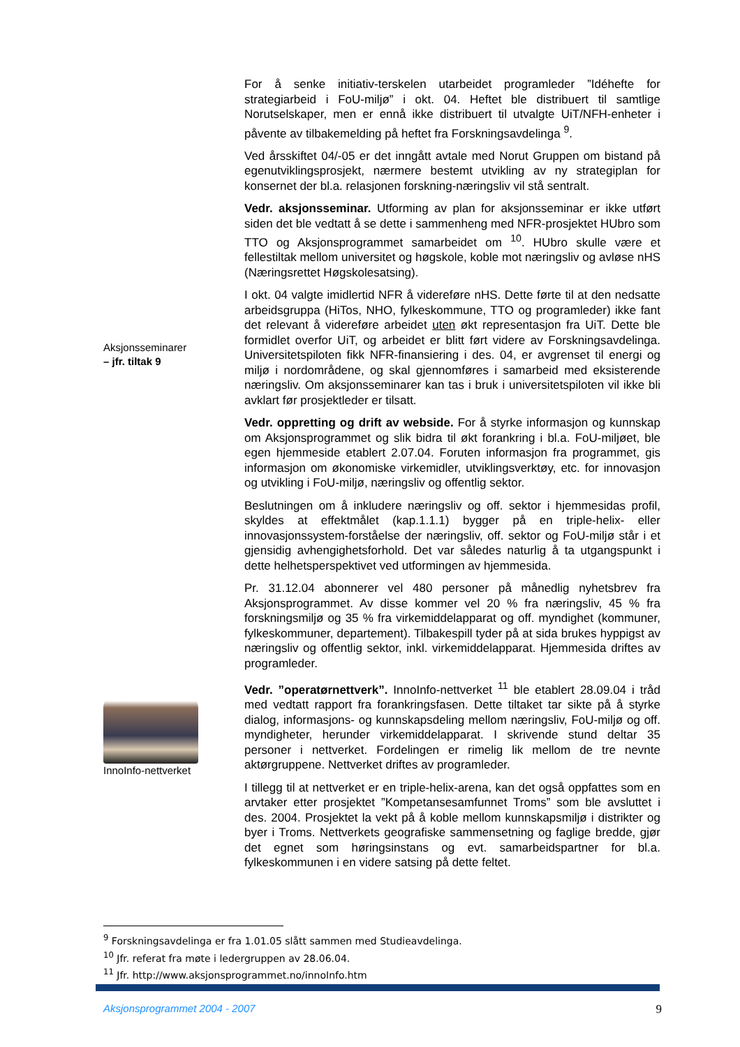Aksjonsseminarer
– jfr. tiltak 9
InnoInfo-nettverket
For å senke initiativ-terskelen utarbeidet programleder ”Idéhefte for strategiarbeid i FoU-miljø” i okt. 04. Heftet ble distribuert til samtlige Norutselskaper, men er ennå ikke distribuert til utvalgte UiT/NFH-enheter i påvente av tilbakemelding på heftet fra Forskningsavdelinga <sup>9</sup>.
Ved årsskiftet 04/-05 er det inngått avtale med Norut Gruppen om bistand på egenutviklingsprosjekt, nærmere bestemt utvikling av ny strategiplan for konsernet der bl.a. relasjonen forskning-næringsliv vil stå sentralt.
Vedr. aksjonsseminar. Utforming av plan for aksjonsseminar er ikke utført siden det ble vedtatt å se dette i sammenheng med NFR-prosjektet HUbro som TTO og Aksjonsprogrammet samarbeidet om <sup>10</sup>. HUbro skulle være et fellestiltak mellom universitet og høgskole, koble mot næringsliv og avløse nHS (Næringsrettet Høgskolesatsing).
I okt. 04 valgte imidlertid NFR å videreføre nHS. Dette førte til at den nedsatte arbeidsgruppa (HiTos, NHO, fylkeskommune, TTO og programleder) ikke fant det relevant å videreføre arbeidet uten økt representasjon fra UiT. Dette ble formidlet overfor UiT, og arbeidet er blitt ført videre av Forskningsavdelinga. Universitetspiloten fikk NFR-finansiering i des. 04, er avgrenset til energi og miljø i nordområdene, og skal gjennomføres i samarbeid med eksisterende næringsliv. Om aksjonsseminarer kan tas i bruk i universitetspiloten vil ikke bli avklart før prosjektleder er tilsatt.
Vedr. oppretting og drift av webside. For å styrke informasjon og kunnskap om Aksjonsprogrammet og slik bidra til økt forankring i bl.a. FoU-miljøet, ble egen hjemmeside etablert 2.07.04. Foruten informasjon fra programmet, gis informasjon om økonomiske virkemidler, utviklingsverktøy, etc. for innovasjon og utvikling i FoU-miljø, næringsliv og offentlig sektor.
Beslutningen om å inkludere næringsliv og off. sektor i hjemmesidas profil, skyldes at effektmålet (kap.1.1.1) bygger på en triple-helix- eller innovasjonssystem-forståelse der næringsliv, off. sektor og FoU-miljø står i et gjensidig avhengighetsforhold. Det var således naturlig å ta utgangspunkt i dette helhetsperspektivet ved utformingen av hjemmesida.
Pr. 31.12.04 abonnerer vel 480 personer på månedlig nyhetsbrev fra Aksjonsprogrammet. Av disse kommer vel 20 % fra næringsliv, 45 % fra forskningsmiljø og 35 % fra virkemiddelapparat og off. myndighet (kommuner, fylkeskommuner, departement). Tilbakespill tyder på at sida brukes hyppigst av næringsliv og offentlig sektor, inkl. virkemiddelapparat. Hjemmesida driftes av programleder.
Vedr. ”operatørnettverk”. InnoInfo-nettverket <sup>11</sup> ble etablert 28.09.04 i tråd med vedtatt rapport fra forankringsfasen. Dette tiltaket tar sikte på å styrke dialog, informasjons- og kunnskapsdeling mellom næringsliv, FoU-miljø og off. myndigheter, herunder virkemiddelapparat. I skrivende stund deltar 35 personer i nettverket. Fordelingen er rimelig lik mellom de tre nevnte aktørgruppene. Nettverket driftes av programleder.
I tillegg til at nettverket er en triple-helix-arena, kan det også oppfattes som en arvtaker etter prosjektet ”Kompetansesamfunnet Troms” som ble avsluttet i des. 2004. Prosjektet la vekt på å koble mellom kunnskapsmiljø i distrikter og byer i Troms. Nettverkets geografiske sammensetning og faglige bredde, gjør det egnet som høringsinstans og evt. samarbeidspartner for bl.a. fylkeskommunen i en videre satsing på dette feltet.
<sup>9</sup> Forskningsavdelinga er fra 1.01.05 slått sammen med Studieavdelinga.
<sup>10</sup> Jfr. referat fra møte i ledergruppen av 28.06.04.
<sup>11</sup> Jfr. http://www.aksjonsprogrammet.no/innoInfo.htm
Aksjonsprogrammet 2004 - 2007 9